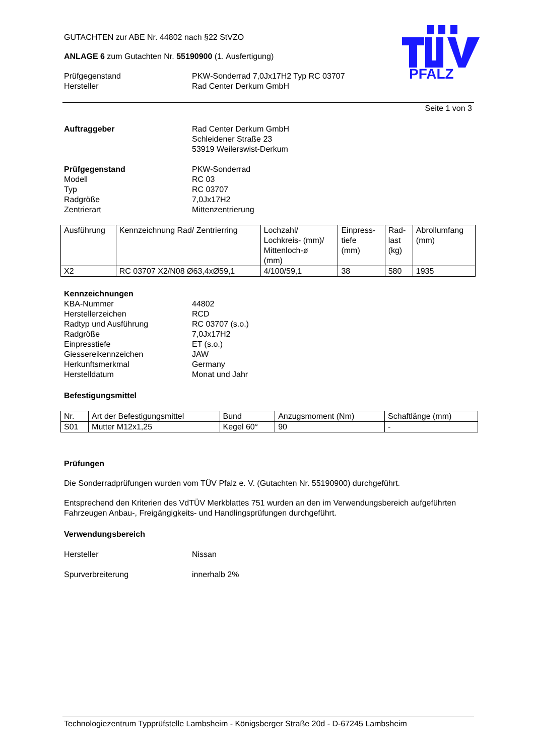PFALZ
GUTACHTEN zur ABE Nr. 44802 nach §22 StVZO
ANLAGE 6 zum Gutachten Nr. 55190900 (1. Ausfertigung)
Prüfgegenstand PKW-Sonderrad 7,0Jx17H2 Typ RC 03707
Hersteller Rad Center Derkum GmbH
Seite 1 von 3
Auftraggeber Rad Center Derkum GmbH
Schleidener Straße 23
53919 Weilerswist-Derkum
Prüfgegenstand PKW-Sonderrad
Modell RC 03
Typ RC 03707
Radgröße 7,0Jx17H2
Zentrierart Mittenzentrierung
| Ausführung | Kennzeichnung Rad/ Zentrierring | Lochzahl/ Lochkreis- (mm)/ Mittenloch-ø (mm) | Einpress- tiefe (mm) | Rad- last (kg) | Abrollumfang (mm) |
| --- | --- | --- | --- | --- | --- |
| X2 | RC 03707 X2/N08 Ø63,4xØ59,1 | 4/100/59,1 | 38 | 580 | 1935 |
Kennzeichnungen
KBA-Nummer 44802
Herstellerzeichen RCD
Radtyp und Ausführung RC 03707 (s.o.)
Radgröße 7,0Jx17H2
Einpresstiefe ET (s.o.)
Giessereikennzeichen JAW
Herkunftsmerkmal Germany
Herstelldatum Monat und Jahr
Befestigungsmittel
| Nr. | Art der Befestigungsmittel | Bund | Anzugsmoment (Nm) | Schaftlänge (mm) |
| --- | --- | --- | --- | --- |
| S01 | Mutter M12x1,25 | Kegel 60° | 90 | - |
Prüfungen
Die Sonderradprüfungen wurden vom TÜV Pfalz e. V. (Gutachten Nr. 55190900) durchgeführt.
Entsprechend den Kriterien des VdTÜV Merkblattes 751 wurden an den im Verwendungsbereich aufgeführten Fahrzeugen Anbau-, Freigängigkeits- und Handlingsprüfungen durchgeführt.
Verwendungsbereich
Hersteller Nissan
Spurverbreiterung innerhalb 2%
Technologiezentrum Typprüfstelle Lambsheim - Königsberger Straße 20d - D-67245 Lambsheim